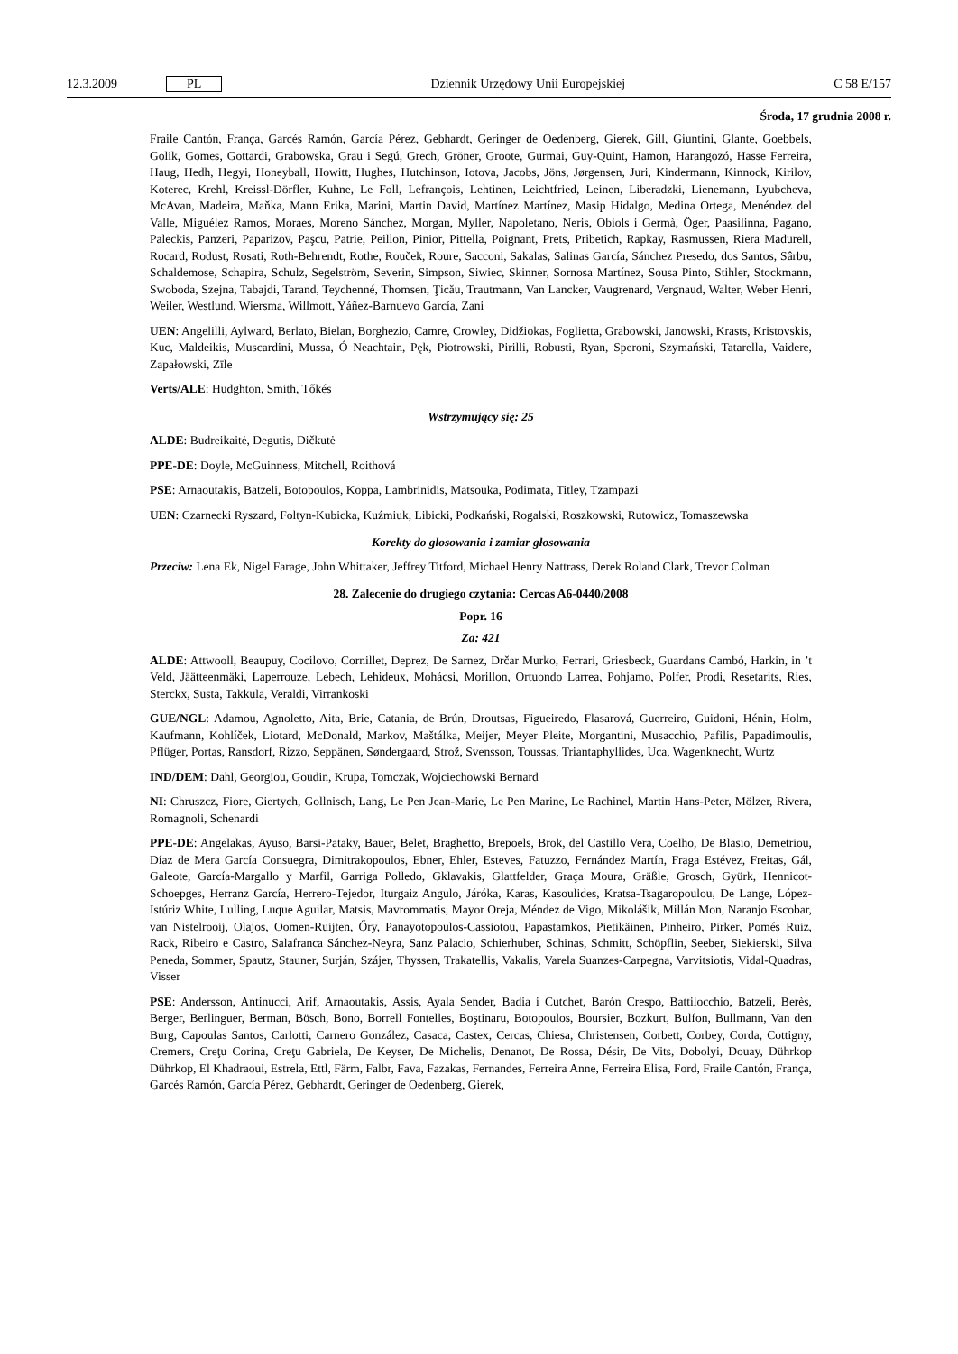12.3.2009 PL Dziennik Urzędowy Unii Europejskiej C 58 E/157
Środa, 17 grudnia 2008 r.
Fraile Cantón, França, Garcés Ramón, García Pérez, Gebhardt, Geringer de Oedenberg, Gierek, Gill, Giuntini, Glante, Goebbels, Golik, Gomes, Gottardi, Grabowska, Grau i Segú, Grech, Gröner, Groote, Gurmai, Guy-Quint, Hamon, Harangozó, Hasse Ferreira, Haug, Hedh, Hegyi, Honeyball, Howitt, Hughes, Hutchinson, Iotova, Jacobs, Jöns, Jørgensen, Juri, Kindermann, Kinnock, Kirilov, Koterec, Krehl, Kreissl-Dörfler, Kuhne, Le Foll, Lefrançois, Lehtinen, Leichtfried, Leinen, Liberadzki, Lienemann, Lyubcheva, McAvan, Madeira, Maňka, Mann Erika, Marini, Martin David, Martínez Martínez, Masip Hidalgo, Medina Ortega, Menéndez del Valle, Miguélez Ramos, Moraes, Moreno Sánchez, Morgan, Myller, Napoletano, Neris, Obiols i Germà, Öger, Paasilinna, Pagano, Paleckis, Panzeri, Paparizov, Paşcu, Patrie, Peillon, Pinior, Pittella, Poignant, Prets, Pribetich, Rapkay, Rasmussen, Riera Madurell, Rocard, Rodust, Rosati, Roth-Behrendt, Rothe, Rouček, Roure, Sacconi, Sakalas, Salinas García, Sánchez Presedo, dos Santos, Sârbu, Schaldemose, Schapira, Schulz, Segelström, Severin, Simpson, Siwiec, Skinner, Sornosa Martínez, Sousa Pinto, Stihler, Stockmann, Swoboda, Szejna, Tabajdi, Tarand, Teychenné, Thomsen, Ţicău, Trautmann, Van Lancker, Vaugrenard, Vergnaud, Walter, Weber Henri, Weiler, Westlund, Wiersma, Willmott, Yáñez-Barnuevo García, Zani
UEN: Angelilli, Aylward, Berlato, Bielan, Borghezio, Camre, Crowley, Didžiokas, Foglietta, Grabowski, Janowski, Krasts, Kristovskis, Kuc, Maldeikis, Muscardini, Mussa, Ó Neachtain, Pęk, Piotrowski, Pirilli, Robusti, Ryan, Speroni, Szymański, Tatarella, Vaidere, Zapałowski, Zīle
Verts/ALE: Hudghton, Smith, Tőkés
Wstrzymujący się: 25
ALDE: Budreikaitė, Degutis, Dičkutė
PPE-DE: Doyle, McGuinness, Mitchell, Roithová
PSE: Arnaoutakis, Batzeli, Botopoulos, Koppa, Lambrinidis, Matsouka, Podimata, Titley, Tzampazi
UEN: Czarnecki Ryszard, Foltyn-Kubicka, Kuźmiuk, Libicki, Podkański, Rogalski, Roszkowski, Rutowicz, Tomaszewska
Korekty do głosowania i zamiar głosowania
Przeciw: Lena Ek, Nigel Farage, John Whittaker, Jeffrey Titford, Michael Henry Nattrass, Derek Roland Clark, Trevor Colman
28. Zalecenie do drugiego czytania: Cercas A6-0440/2008
Popr. 16
Za: 421
ALDE: Attwooll, Beaupuy, Cocilovo, Cornillet, Deprez, De Sarnez, Drčar Murko, Ferrari, Griesbeck, Guardans Cambó, Harkin, in ’t Veld, Jäätteenmäki, Laperrouze, Lebech, Lehideux, Mohácsi, Morillon, Ortuondo Larrea, Pohjamo, Polfer, Prodi, Resetarits, Ries, Sterckx, Susta, Takkula, Veraldi, Virrankoski
GUE/NGL: Adamou, Agnoletto, Aita, Brie, Catania, de Brún, Droutsas, Figueiredo, Flasarová, Guerreiro, Guidoni, Hénin, Holm, Kaufmann, Kohlíček, Liotard, McDonald, Markov, Maštálka, Meijer, Meyer Pleite, Morgantini, Musacchio, Pafilis, Papadimoulis, Pflüger, Portas, Ransdorf, Rizzo, Seppänen, Søndergaard, Strož, Svensson, Toussas, Triantaphyllides, Uca, Wagenknecht, Wurtz
IND/DEM: Dahl, Georgiou, Goudin, Krupa, Tomczak, Wojciechowski Bernard
NI: Chruszcz, Fiore, Giertych, Gollnisch, Lang, Le Pen Jean-Marie, Le Pen Marine, Le Rachinel, Martin Hans-Peter, Mölzer, Rivera, Romagnoli, Schenardi
PPE-DE: Angelakas, Ayuso, Barsi-Pataky, Bauer, Belet, Braghetto, Brepoels, Brok, del Castillo Vera, Coelho, De Blasio, Demetriou, Díaz de Mera García Consuegra, Dimitrakopoulos, Ebner, Ehler, Esteves, Fatuzzo, Fernández Martín, Fraga Estévez, Freitas, Gál, Galeote, García-Margallo y Marfil, Garriga Polledo, Gklavakis, Glattfelder, Graça Moura, Gräßle, Grosch, Gyürk, Hennicot-Schoepges, Herranz García, Herrero-Tejedor, Iturgaiz Angulo, Járóka, Karas, Kasoulides, Kratsa-Tsagaropoulou, De Lange, López-Istúriz White, Lulling, Luque Aguilar, Matsis, Mavrommatis, Mayor Oreja, Méndez de Vigo, Mikolášik, Millán Mon, Naranjo Escobar, van Nistelrooij, Olajos, Oomen-Ruijten, Őry, Panayotopoulos-Cassiotou, Papastamkos, Pietikäinen, Pinheiro, Pirker, Pomés Ruiz, Rack, Ribeiro e Castro, Salafranca Sánchez-Neyra, Sanz Palacio, Schierhuber, Schinas, Schmitt, Schöpflin, Seeber, Siekierski, Silva Peneda, Sommer, Spautz, Stauner, Surján, Szájer, Thyssen, Trakatellis, Vakalis, Varela Suanzes-Carpegna, Varvitsiotis, Vidal-Quadras, Visser
PSE: Andersson, Antinucci, Arif, Arnaoutakis, Assis, Ayala Sender, Badia i Cutchet, Barón Crespo, Battilocchio, Batzeli, Berès, Berger, Berlinguer, Berman, Bösch, Bono, Borrell Fontelles, Boştinaru, Botopoulos, Boursier, Bozkurt, Bulfon, Bullmann, Van den Burg, Capoulas Santos, Carlotti, Carnero González, Casaca, Castex, Cercas, Chiesa, Christensen, Corbett, Corbey, Corda, Cottigny, Cremers, Creţu Corina, Creţu Gabriela, De Keyser, De Michelis, Denanot, De Rossa, Désir, De Vits, Dobolyi, Douay, Dührkop Dührkop, El Khadraoui, Estrela, Ettl, Färm, Falbr, Fava, Fazakas, Fernandes, Ferreira Anne, Ferreira Elisa, Ford, Fraile Cantón, França, Garcés Ramón, García Pérez, Gebhardt, Geringer de Oedenberg, Gierek,